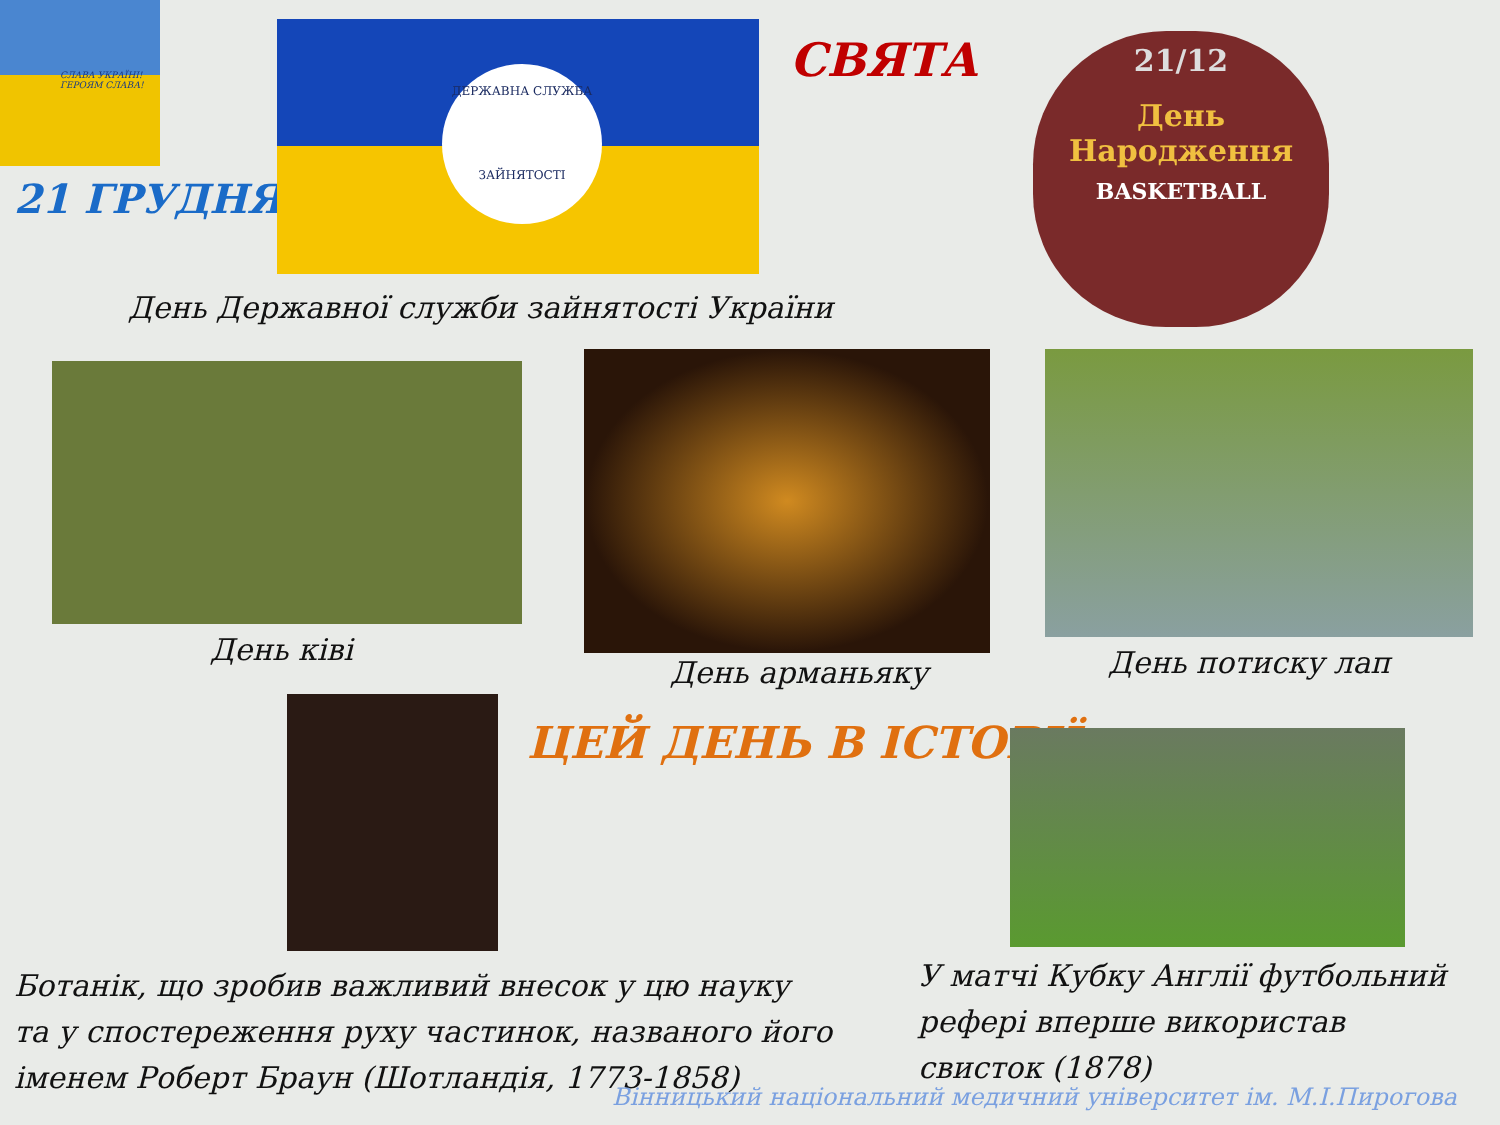СЛАВА УКРАЇНІ! ГЕРОЯМ СЛАВА!
21 ГРУДНЯ
ДЕРЖАВНА СЛУЖБА
ЗАЙНЯТОСТІ
СВЯТА
21/12
День
Народження
BASKETBALL
День Державної служби зайнятості України
День ківі
День арманьяку День потиску лап
ЦЕЙ ДЕНЬ В ІСТОРІЇ
Ботанік, що зробив важливий внесок у цю науку
та у спостереження руху частинок, названого його
іменем Роберт Браун (Шотландія, 1773-1858)
У матчі Кубку Англії футбольний
рефері вперше використав
свисток (1878)
Вінницький національний медичний університет ім. М.І.Пирогова